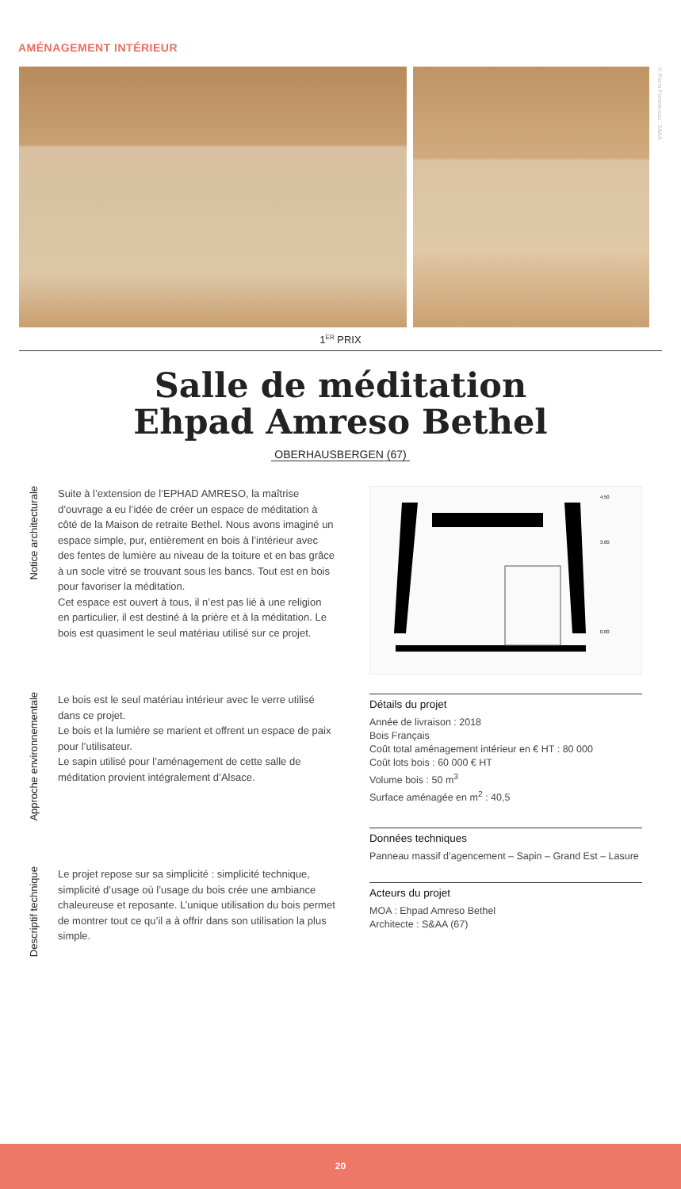AMÉNAGEMENT INTÉRIEUR
© Pierre Pommereau , S&AA
1<sup>ER</sup> PRIX
Salle de méditation
Ehpad Amreso Bethel
OBERHAUSBERGEN (67)
Notice architecturale
Suite à l’extension de l’EPHAD AMRESO, la maîtrise d’ouvrage a eu l’idée de créer un espace de méditation à côté de la Maison de retraite Bethel. Nous avons imaginé un espace simple, pur, entièrement en bois à l’intérieur avec des fentes de lumière au niveau de la toiture et en bas grâce à un socle vitré se trouvant sous les bancs. Tout est en bois pour favoriser la méditation.
Cet espace est ouvert à tous, il n’est pas lié à une religion en particulier, il est destiné à la prière et à la méditation. Le bois est quasiment le seul matériau utilisé sur ce projet.
Approche environnementale
Le bois est le seul matériau intérieur avec le verre utilisé dans ce projet.
Le bois et la lumière se marient et offrent un espace de paix pour l’utilisateur.
Le sapin utilisé pour l’aménagement de cette salle de méditation provient intégralement d’Alsace.
Descriptif technique
Le projet repose sur sa simplicité : simplicité technique, simplicité d’usage où l’usage du bois crée une ambiance chaleureuse et reposante. L’unique utilisation du bois permet de montrer tout ce qu’il a à offrir dans son utilisation la plus simple.
4.50
3.00
0.00
Détails du projet
Année de livraison : 2018
Bois Français
Coût total aménagement intérieur en € HT : 80 000
Coût lots bois : 60 000 € HT
Volume bois : 50 m<sup>3</sup>
Surface aménagée en m<sup>2</sup> : 40,5
Données techniques
Panneau massif d’agencement – Sapin – Grand Est – Lasure
Acteurs du projet
MOA : Ehpad Amreso Bethel
Architecte : S&AA (67)
20